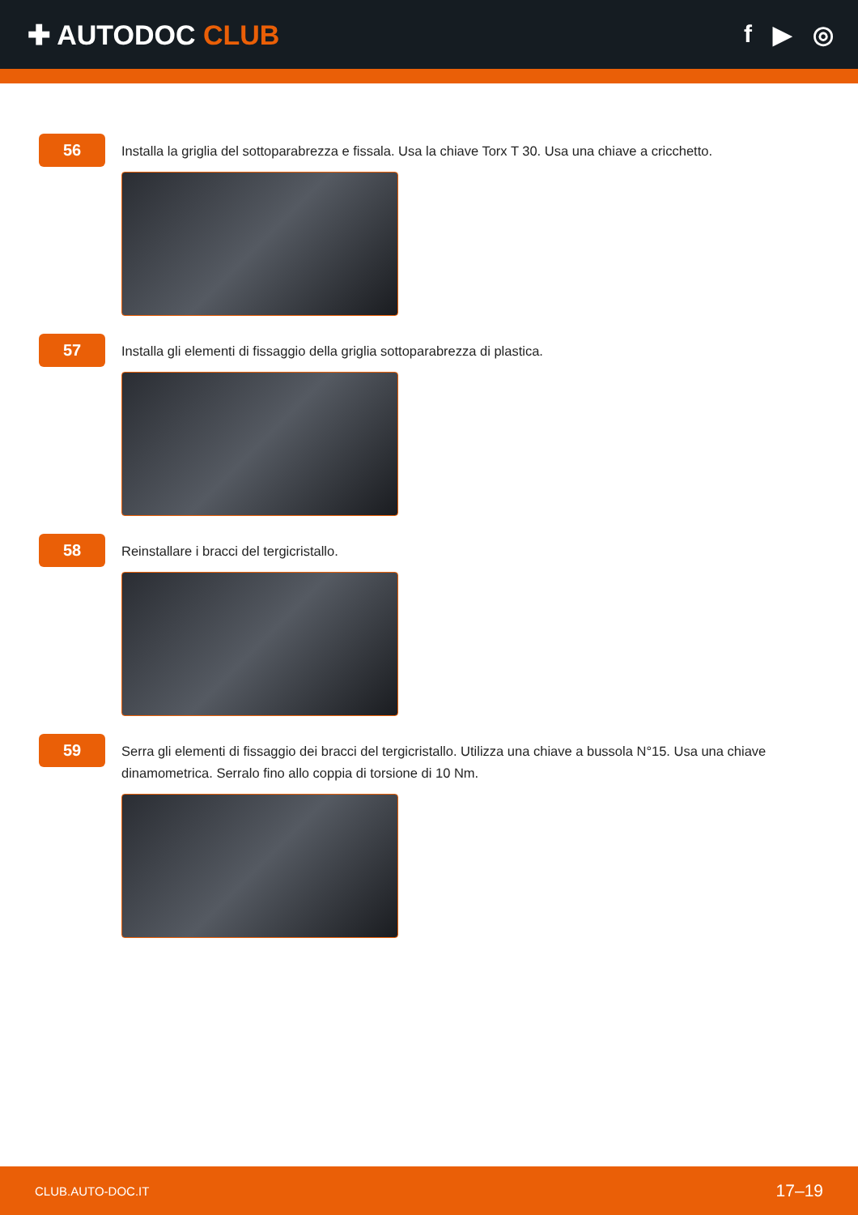✚ AUTODOC CLUB f ▶ ◎
56
Installa la griglia del sottoparabrezza e fissala. Usa la chiave Torx T 30. Usa una chiave a cricchetto.
57
Installa gli elementi di fissaggio della griglia sottoparabrezza di plastica.
58
Reinstallare i bracci del tergicristallo.
59
Serra gli elementi di fissaggio dei bracci del tergicristallo. Utilizza una chiave a bussola N°15. Usa una chiave dinamometrica. Serralo fino allo coppia di torsione di 10 Nm.
CLUB.AUTO-DOC.IT 17–19